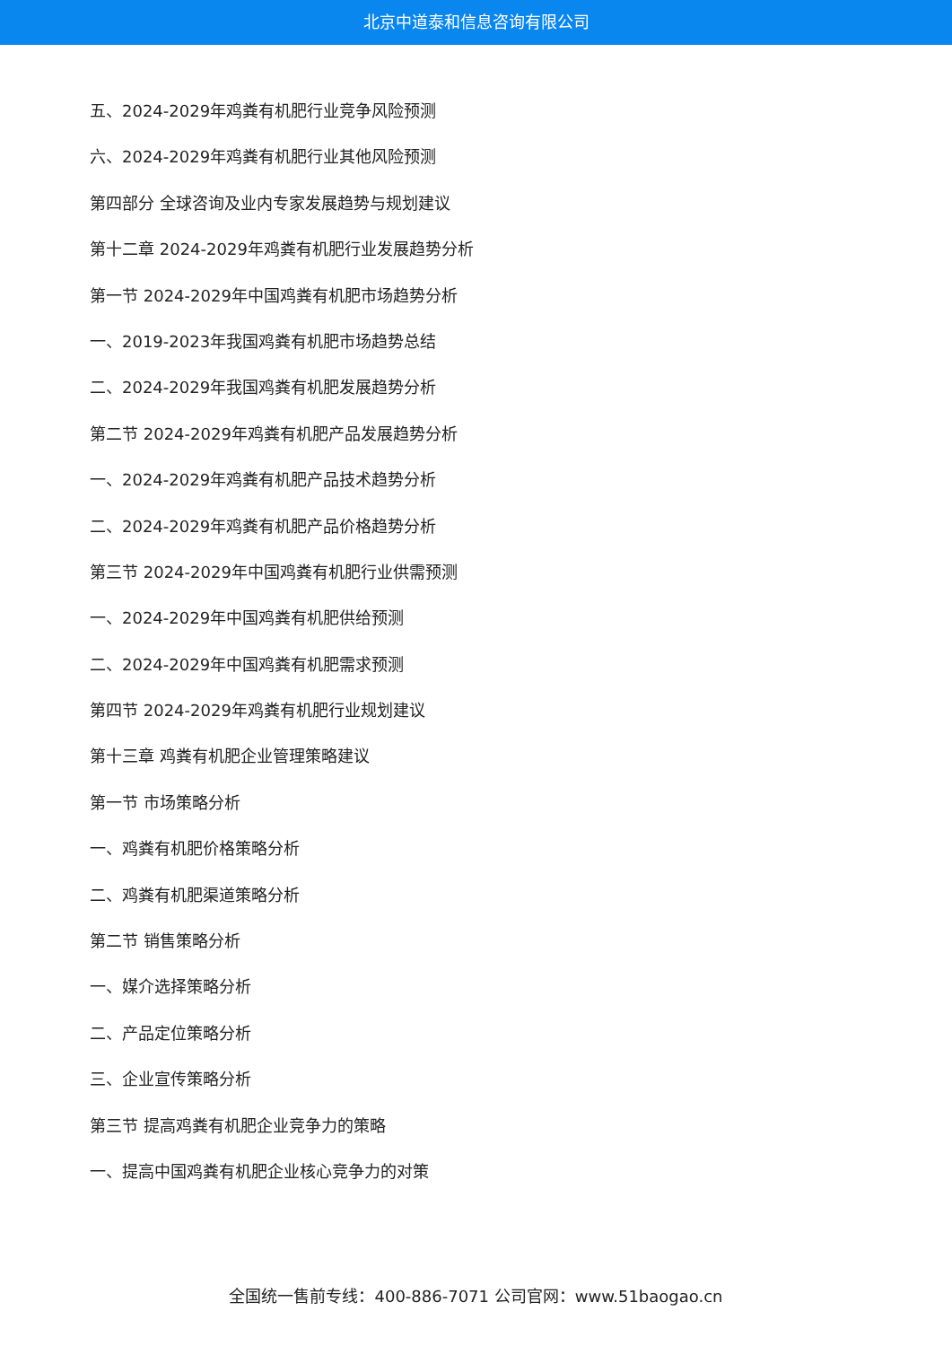北京中道泰和信息咨询有限公司
五、2024-2029年鸡粪有机肥行业竞争风险预测
六、2024-2029年鸡粪有机肥行业其他风险预测
第四部分 全球咨询及业内专家发展趋势与规划建议
第十二章 2024-2029年鸡粪有机肥行业发展趋势分析
第一节 2024-2029年中国鸡粪有机肥市场趋势分析
一、2019-2023年我国鸡粪有机肥市场趋势总结
二、2024-2029年我国鸡粪有机肥发展趋势分析
第二节 2024-2029年鸡粪有机肥产品发展趋势分析
一、2024-2029年鸡粪有机肥产品技术趋势分析
二、2024-2029年鸡粪有机肥产品价格趋势分析
第三节 2024-2029年中国鸡粪有机肥行业供需预测
一、2024-2029年中国鸡粪有机肥供给预测
二、2024-2029年中国鸡粪有机肥需求预测
第四节 2024-2029年鸡粪有机肥行业规划建议
第十三章 鸡粪有机肥企业管理策略建议
第一节 市场策略分析
一、鸡粪有机肥价格策略分析
二、鸡粪有机肥渠道策略分析
第二节 销售策略分析
一、媒介选择策略分析
二、产品定位策略分析
三、企业宣传策略分析
第三节 提高鸡粪有机肥企业竞争力的策略
一、提高中国鸡粪有机肥企业核心竞争力的对策
全国统一售前专线：400-886-7071 公司官网：www.51baogao.cn